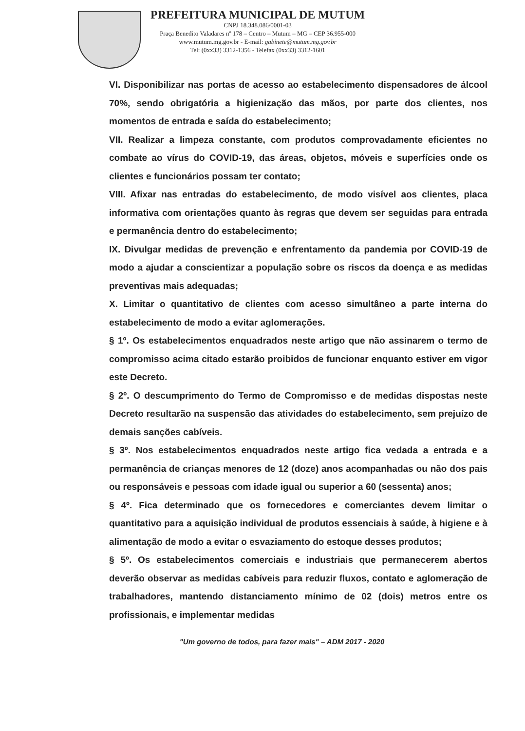PREFEITURA MUNICIPAL DE MUTUM
CNPJ 18.348.086/0001-03
Praça Benedito Valadares nº 178 – Centro – Mutum – MG – CEP 36.955-000
www.mutum.mg.gov.br - E-mail: gabinete@mutum.mg.gov.br
Tel: (0xx33) 3312-1356 - Telefax (0xx33) 3312-1601
VI. Disponibilizar nas portas de acesso ao estabelecimento dispensadores de álcool 70%, sendo obrigatória a higienização das mãos, por parte dos clientes, nos momentos de entrada e saída do estabelecimento;
VII. Realizar a limpeza constante, com produtos comprovadamente eficientes no combate ao vírus do COVID-19, das áreas, objetos, móveis e superfícies onde os clientes e funcionários possam ter contato;
VIII. Afixar nas entradas do estabelecimento, de modo visível aos clientes, placa informativa com orientações quanto às regras que devem ser seguidas para entrada e permanência dentro do estabelecimento;
IX. Divulgar medidas de prevenção e enfrentamento da pandemia por COVID-19 de modo a ajudar a conscientizar a população sobre os riscos da doença e as medidas preventivas mais adequadas;
X. Limitar o quantitativo de clientes com acesso simultâneo a parte interna do estabelecimento de modo a evitar aglomerações.
§ 1º. Os estabelecimentos enquadrados neste artigo que não assinarem o termo de compromisso acima citado estarão proibidos de funcionar enquanto estiver em vigor este Decreto.
§ 2º. O descumprimento do Termo de Compromisso e de medidas dispostas neste Decreto resultarão na suspensão das atividades do estabelecimento, sem prejuízo de demais sanções cabíveis.
§ 3º. Nos estabelecimentos enquadrados neste artigo fica vedada a entrada e a permanência de crianças menores de 12 (doze) anos acompanhadas ou não dos pais ou responsáveis e pessoas com idade igual ou superior a 60 (sessenta) anos;
§ 4º. Fica determinado que os fornecedores e comerciantes devem limitar o quantitativo para a aquisição individual de produtos essenciais à saúde, à higiene e à alimentação de modo a evitar o esvaziamento do estoque desses produtos;
§ 5º. Os estabelecimentos comerciais e industriais que permanecerem abertos deverão observar as medidas cabíveis para reduzir fluxos, contato e aglomeração de trabalhadores, mantendo distanciamento mínimo de 02 (dois) metros entre os profissionais, e implementar medidas
"Um governo de todos, para fazer mais" – ADM 2017 - 2020